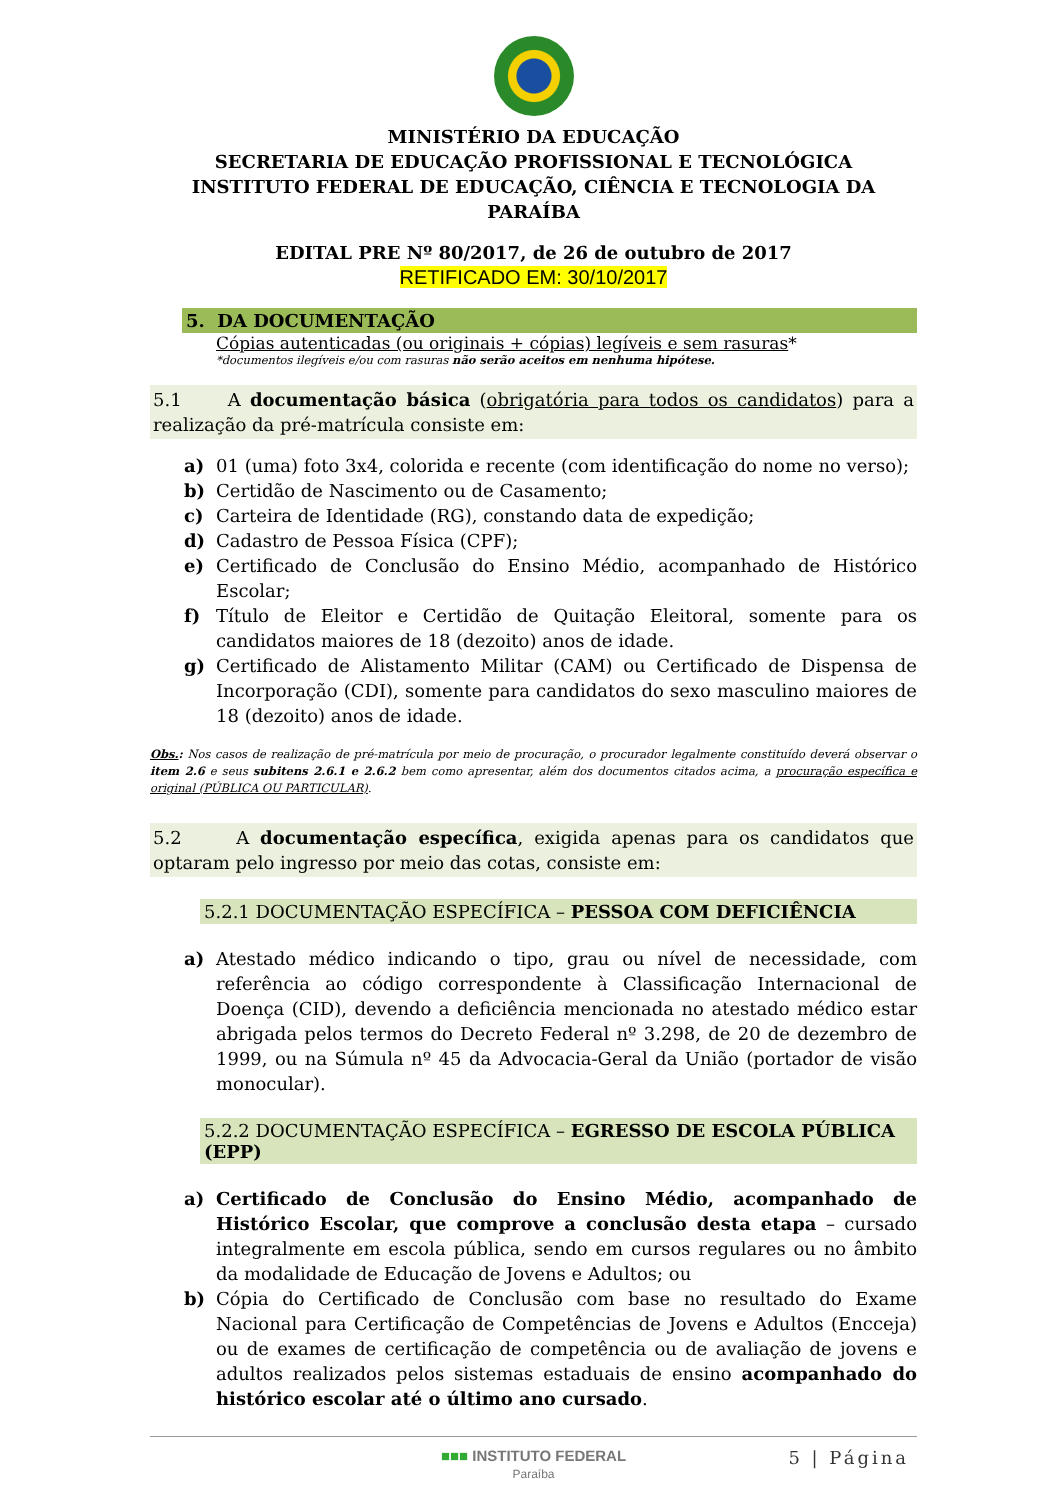MINISTÉRIO DA EDUCAÇÃO
SECRETARIA DE EDUCAÇÃO PROFISSIONAL E TECNOLÓGICA
INSTITUTO FEDERAL DE EDUCAÇÃO, CIÊNCIA E TECNOLOGIA DA PARAÍBA
EDITAL PRE Nº 80/2017, de 26 de outubro de 2017
RETIFICADO EM: 30/10/2017
5. DA DOCUMENTAÇÃO
Cópias autenticadas (ou originais + cópias) legíveis e sem rasuras*
*documentos ilegíveis e/ou com rasuras não serão aceitos em nenhuma hipótese.
5.1 A documentação básica (obrigatória para todos os candidatos) para a realização da pré-matrícula consiste em:
a) 01 (uma) foto 3x4, colorida e recente (com identificação do nome no verso);
b) Certidão de Nascimento ou de Casamento;
c) Carteira de Identidade (RG), constando data de expedição;
d) Cadastro de Pessoa Física (CPF);
e) Certificado de Conclusão do Ensino Médio, acompanhado de Histórico Escolar;
f) Título de Eleitor e Certidão de Quitação Eleitoral, somente para os candidatos maiores de 18 (dezoito) anos de idade.
g) Certificado de Alistamento Militar (CAM) ou Certificado de Dispensa de Incorporação (CDI), somente para candidatos do sexo masculino maiores de 18 (dezoito) anos de idade.
Obs.: Nos casos de realização de pré-matrícula por meio de procuração, o procurador legalmente constituído deverá observar o item 2.6 e seus subitens 2.6.1 e 2.6.2 bem como apresentar, além dos documentos citados acima, a procuração específica e original (PÚBLICA OU PARTICULAR).
5.2 A documentação específica, exigida apenas para os candidatos que optaram pelo ingresso por meio das cotas, consiste em:
5.2.1 DOCUMENTAÇÃO ESPECÍFICA – PESSOA COM DEFICIÊNCIA
a) Atestado médico indicando o tipo, grau ou nível de necessidade, com referência ao código correspondente à Classificação Internacional de Doença (CID), devendo a deficiência mencionada no atestado médico estar abrigada pelos termos do Decreto Federal nº 3.298, de 20 de dezembro de 1999, ou na Súmula nº 45 da Advocacia-Geral da União (portador de visão monocular).
5.2.2 DOCUMENTAÇÃO ESPECÍFICA – EGRESSO DE ESCOLA PÚBLICA (EPP)
a) Certificado de Conclusão do Ensino Médio, acompanhado de Histórico Escolar, que comprove a conclusão desta etapa – cursado integralmente em escola pública, sendo em cursos regulares ou no âmbito da modalidade de Educação de Jovens e Adultos; ou
b) Cópia do Certificado de Conclusão com base no resultado do Exame Nacional para Certificação de Competências de Jovens e Adultos (Encceja) ou de exames de certificação de competência ou de avaliação de jovens e adultos realizados pelos sistemas estaduais de ensino acompanhado do histórico escolar até o último ano cursado.
5 | Página
■■■ INSTITUTO FEDERAL
Paraíba